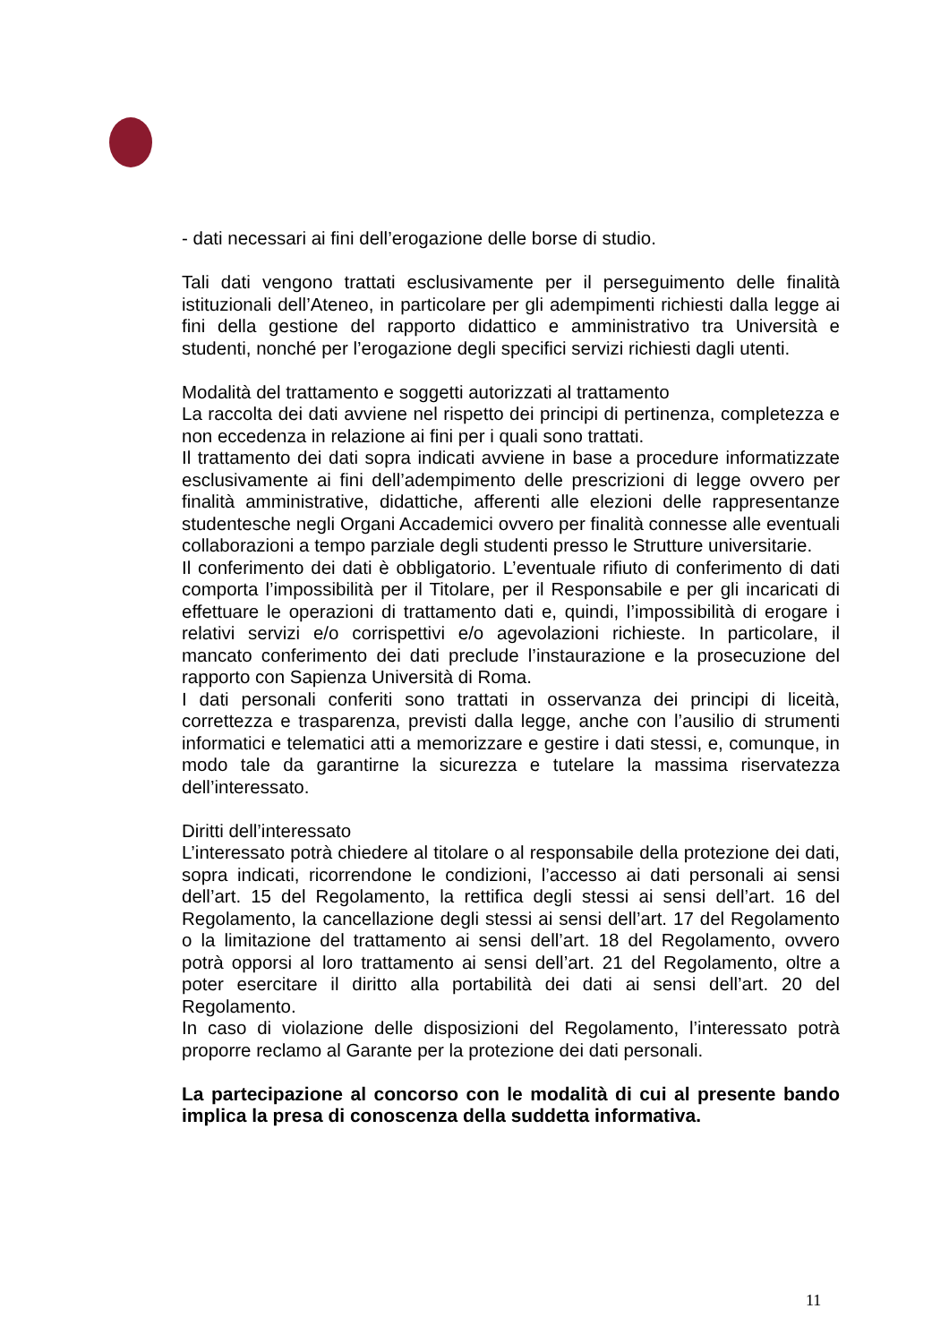- dati necessari ai fini dell’erogazione delle borse di studio.
Tali dati vengono trattati esclusivamente per il perseguimento delle finalità istituzionali dell’Ateneo, in particolare per gli adempimenti richiesti dalla legge ai fini della gestione del rapporto didattico e amministrativo tra Università e studenti, nonché per l’erogazione degli specifici servizi richiesti dagli utenti.
Modalità del trattamento e soggetti autorizzati al trattamento
La raccolta dei dati avviene nel rispetto dei principi di pertinenza, completezza e non eccedenza in relazione ai fini per i quali sono trattati.
Il trattamento dei dati sopra indicati avviene in base a procedure informatizzate esclusivamente ai fini dell’adempimento delle prescrizioni di legge ovvero per finalità amministrative, didattiche, afferenti alle elezioni delle rappresentanze studentesche negli Organi Accademici ovvero per finalità connesse alle eventuali collaborazioni a tempo parziale degli studenti presso le Strutture universitarie.
Il conferimento dei dati è obbligatorio. L’eventuale rifiuto di conferimento di dati comporta l’impossibilità per il Titolare, per il Responsabile e per gli incaricati di effettuare le operazioni di trattamento dati e, quindi, l’impossibilità di erogare i relativi servizi e/o corrispettivi e/o agevolazioni richieste. In particolare, il mancato conferimento dei dati preclude l’instaurazione e la prosecuzione del rapporto con Sapienza Università di Roma.
I dati personali conferiti sono trattati in osservanza dei principi di liceità, correttezza e trasparenza, previsti dalla legge, anche con l’ausilio di strumenti informatici e telematici atti a memorizzare e gestire i dati stessi, e, comunque, in modo tale da garantirne la sicurezza e tutelare la massima riservatezza dell’interessato.
Diritti dell’interessato
L’interessato potrà chiedere al titolare o al responsabile della protezione dei dati, sopra indicati, ricorrendone le condizioni, l’accesso ai dati personali ai sensi dell’art. 15 del Regolamento, la rettifica degli stessi ai sensi dell’art. 16 del Regolamento, la cancellazione degli stessi ai sensi dell’art. 17 del Regolamento o la limitazione del trattamento ai sensi dell’art. 18 del Regolamento, ovvero potrà opporsi al loro trattamento ai sensi dell’art. 21 del Regolamento, oltre a poter esercitare il diritto alla portabilità dei dati ai sensi dell’art. 20 del Regolamento.
In caso di violazione delle disposizioni del Regolamento, l’interessato potrà proporre reclamo al Garante per la protezione dei dati personali.
La partecipazione al concorso con le modalità di cui al presente bando implica la presa di conoscenza della suddetta informativa.
11